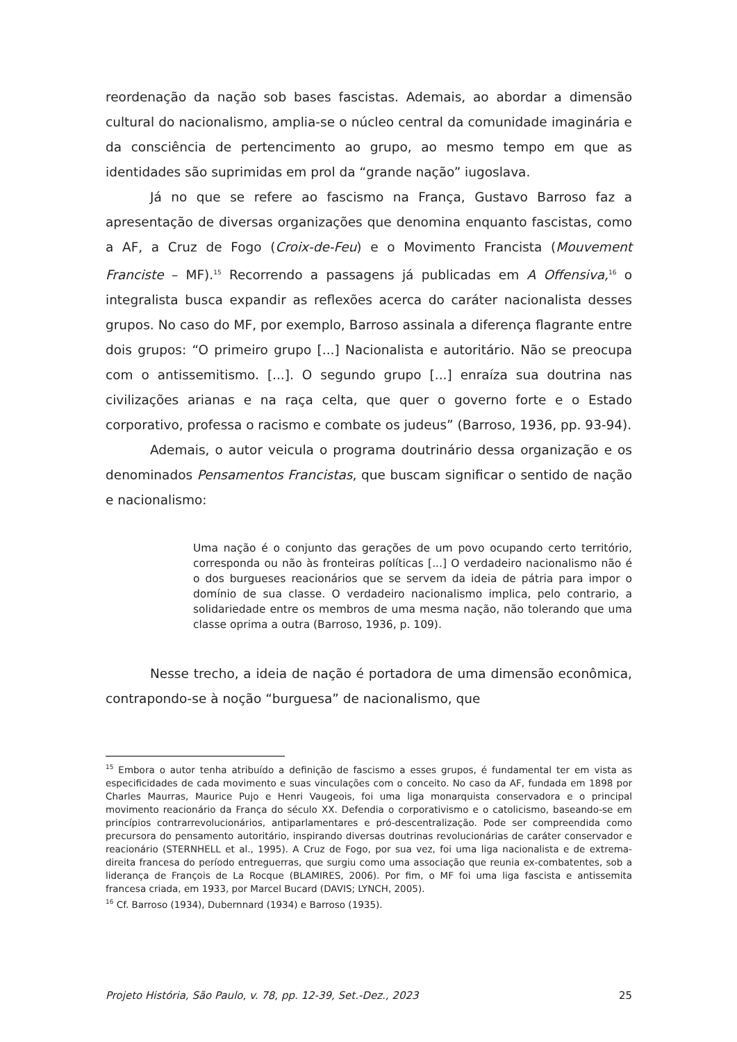reordenação da nação sob bases fascistas. Ademais, ao abordar a dimensão cultural do nacionalismo, amplia-se o núcleo central da comunidade imaginária e da consciência de pertencimento ao grupo, ao mesmo tempo em que as identidades são suprimidas em prol da “grande nação” iugoslava.
Já no que se refere ao fascismo na França, Gustavo Barroso faz a apresentação de diversas organizações que denomina enquanto fascistas, como a AF, a Cruz de Fogo (Croix-de-Feu) e o Movimento Francista (Mouvement Franciste – MF).<sup>15</sup> Recorrendo a passagens já publicadas em A Offensiva,<sup>16</sup> o integralista busca expandir as reflexões acerca do caráter nacionalista desses grupos. No caso do MF, por exemplo, Barroso assinala a diferença flagrante entre dois grupos: “O primeiro grupo [...] Nacionalista e autoritário. Não se preocupa com o antissemitismo. [...]. O segundo grupo [...] enraíza sua doutrina nas civilizações arianas e na raça celta, que quer o governo forte e o Estado corporativo, professa o racismo e combate os judeus” (Barroso, 1936, pp. 93-94).
Ademais, o autor veicula o programa doutrinário dessa organização e os denominados Pensamentos Francistas, que buscam significar o sentido de nação e nacionalismo:
Uma nação é o conjunto das gerações de um povo ocupando certo território, corresponda ou não às fronteiras políticas [...] O verdadeiro nacionalismo não é o dos burgueses reacionários que se servem da ideia de pátria para impor o domínio de sua classe. O verdadeiro nacionalismo implica, pelo contrario, a solidariedade entre os membros de uma mesma nação, não tolerando que uma classe oprima a outra (Barroso, 1936, p. 109).
Nesse trecho, a ideia de nação é portadora de uma dimensão econômica, contrapondo-se à noção “burguesa” de nacionalismo, que
<sup>15</sup> Embora o autor tenha atribuído a definição de fascismo a esses grupos, é fundamental ter em vista as especificidades de cada movimento e suas vinculações com o conceito. No caso da AF, fundada em 1898 por Charles Maurras, Maurice Pujo e Henri Vaugeois, foi uma liga monarquista conservadora e o principal movimento reacionário da França do século XX. Defendia o corporativismo e o catolicismo, baseando-se em princípios contrarrevolucionários, antiparlamentares e pró-descentralização. Pode ser compreendida como precursora do pensamento autoritário, inspirando diversas doutrinas revolucionárias de caráter conservador e reacionário (STERNHELL et al., 1995). A Cruz de Fogo, por sua vez, foi uma liga nacionalista e de extrema-direita francesa do período entreguerras, que surgiu como uma associação que reunia ex-combatentes, sob a liderança de François de La Rocque (BLAMIRES, 2006). Por fim, o MF foi uma liga fascista e antissemita francesa criada, em 1933, por Marcel Bucard (DAVIS; LYNCH, 2005).
<sup>16</sup> Cf. Barroso (1934), Dubernnard (1934) e Barroso (1935).
Projeto História, São Paulo, v. 78, pp. 12-39, Set.-Dez., 2023 25